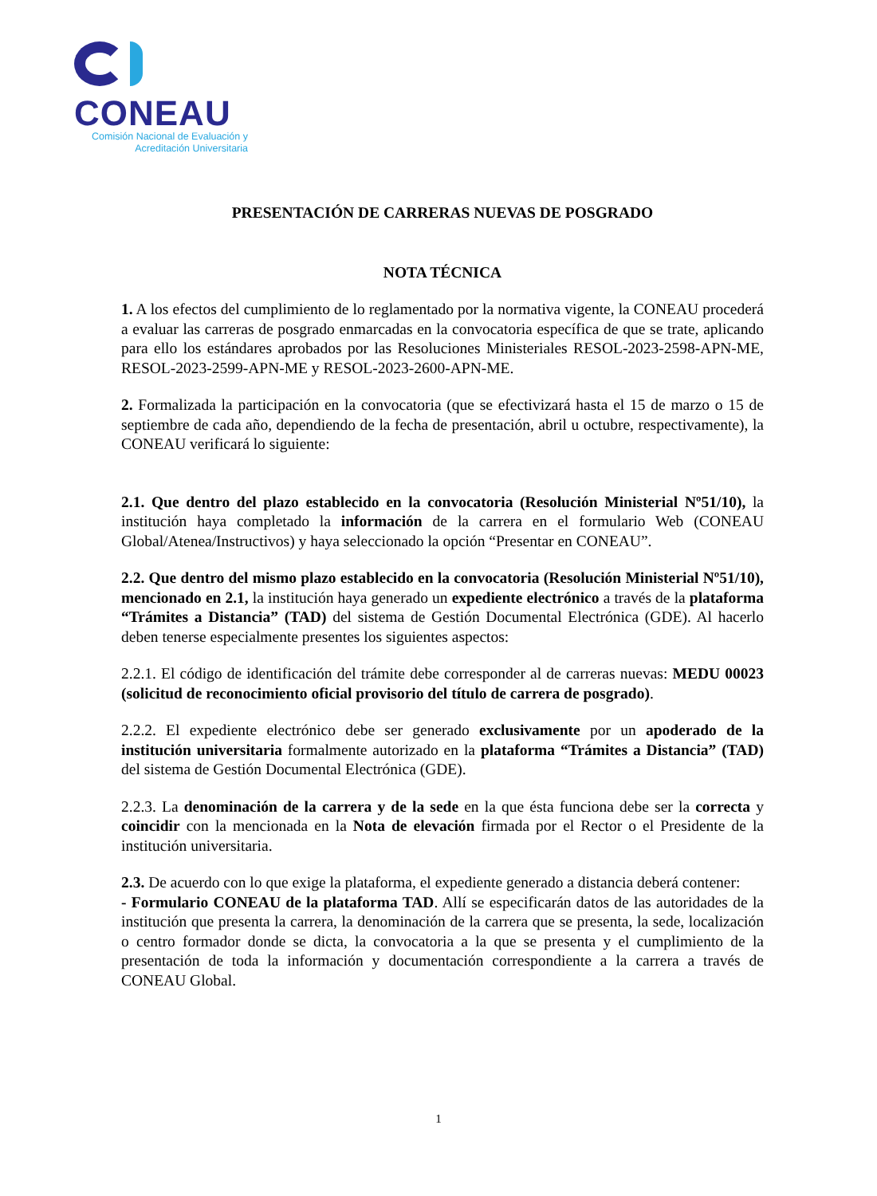CONEAU
Comisión Nacional de Evaluación y
Acreditación Universitaria
PRESENTACIÓN DE CARRERAS NUEVAS DE POSGRADO
NOTA TÉCNICA
1. A los efectos del cumplimiento de lo reglamentado por la normativa vigente, la CONEAU procederá a evaluar las carreras de posgrado enmarcadas en la convocatoria específica de que se trate, aplicando para ello los estándares aprobados por las Resoluciones Ministeriales RESOL-2023-2598-APN-ME, RESOL-2023-2599-APN-ME y RESOL-2023-2600-APN-ME.
2. Formalizada la participación en la convocatoria (que se efectivizará hasta el 15 de marzo o 15 de septiembre de cada año, dependiendo de la fecha de presentación, abril u octubre, respectivamente), la CONEAU verificará lo siguiente:
2.1. Que dentro del plazo establecido en la convocatoria (Resolución Ministerial Nº51/10), la institución haya completado la información de la carrera en el formulario Web (CONEAU Global/Atenea/Instructivos) y haya seleccionado la opción “Presentar en CONEAU”.
2.2. Que dentro del mismo plazo establecido en la convocatoria (Resolución Ministerial Nº51/10), mencionado en 2.1, la institución haya generado un expediente electrónico a través de la plataforma “Trámites a Distancia” (TAD) del sistema de Gestión Documental Electrónica (GDE). Al hacerlo deben tenerse especialmente presentes los siguientes aspectos:
2.2.1. El código de identificación del trámite debe corresponder al de carreras nuevas: MEDU 00023 (solicitud de reconocimiento oficial provisorio del título de carrera de posgrado).
2.2.2. El expediente electrónico debe ser generado exclusivamente por un apoderado de la institución universitaria formalmente autorizado en la plataforma “Trámites a Distancia” (TAD) del sistema de Gestión Documental Electrónica (GDE).
2.2.3. La denominación de la carrera y de la sede en la que ésta funciona debe ser la correcta y coincidir con la mencionada en la Nota de elevación firmada por el Rector o el Presidente de la institución universitaria.
2.3. De acuerdo con lo que exige la plataforma, el expediente generado a distancia deberá contener:
- Formulario CONEAU de la plataforma TAD. Allí se especificarán datos de las autoridades de la institución que presenta la carrera, la denominación de la carrera que se presenta, la sede, localización o centro formador donde se dicta, la convocatoria a la que se presenta y el cumplimiento de la presentación de toda la información y documentación correspondiente a la carrera a través de CONEAU Global.
1